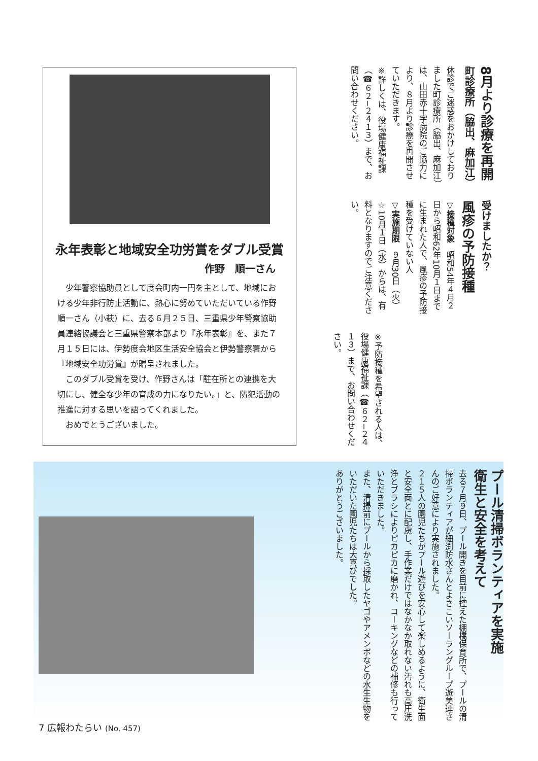永年表彰と地域安全功労賞をダブル受賞
作野　順一さん
少年警察協助員として度会町内一円を主として、地域における少年非行防止活動に、熱心に努めていただいている作野順一さん（小萩）に、去る６月２５日、三重県少年警察協助員連絡協議会と三重県警察本部より『永年表彰』を、また７月１５日には、伊勢度会地区生活安全協会と伊勢警察署から『地域安全功労賞』が贈呈されました。
このダブル受賞を受け、作野さんは「駐在所との連携を大切にし、健全な少年の育成の力になりたい。」と、防犯活動の推進に対する思いを語ってくれました。
おめでとうございました。
8月より診療を再開
町診療所（脇出、麻加江）
休診でご迷惑をおかけしておりました町診療所（脇出、麻加江）は、山田赤十字病院のご協力により、８月より診療を再開させていただきます。
※詳しくは、役場健康福祉課（☎６２−２４１３）まで、お問い合わせください。
受けましたか？
風疹の予防接種
▽接種対象　昭和54年４月２日から昭和62年10月１日までに生まれた人で、風疹の予防接種を受けていない人
▽実施期限　９月30日（火）
☆10月１日（水）からは、有料となりますのでご注意ください。
※予防接種を希望される人は、役場健康福祉課（☎６２−２４１３）まで、お問い合わせください。
プール清掃ボランティアを実施
衛生と安全を考えて
去る７月９日、プール開きを目前に控えた棚橋保育所で、プールの清掃ボランティアが細渕防水さんとよさこいソーラングループ遊美連さんのご好意により実施されました。
２１５人の園児たちがプール遊びを安心して楽しめるように、衛生面と安全面とに配慮し、手作業だけではなかなか取れない汚れも高圧洗浄とブラシによりピカピカに磨かれ、コーキングなどの補修も行っていただきました。
また、清掃前にプールから採取したヤゴやアメンボなどの水生生物をいただいた園児たちは大喜びでした。
ありがとうございました。
7 広報わたらい (No. 457)